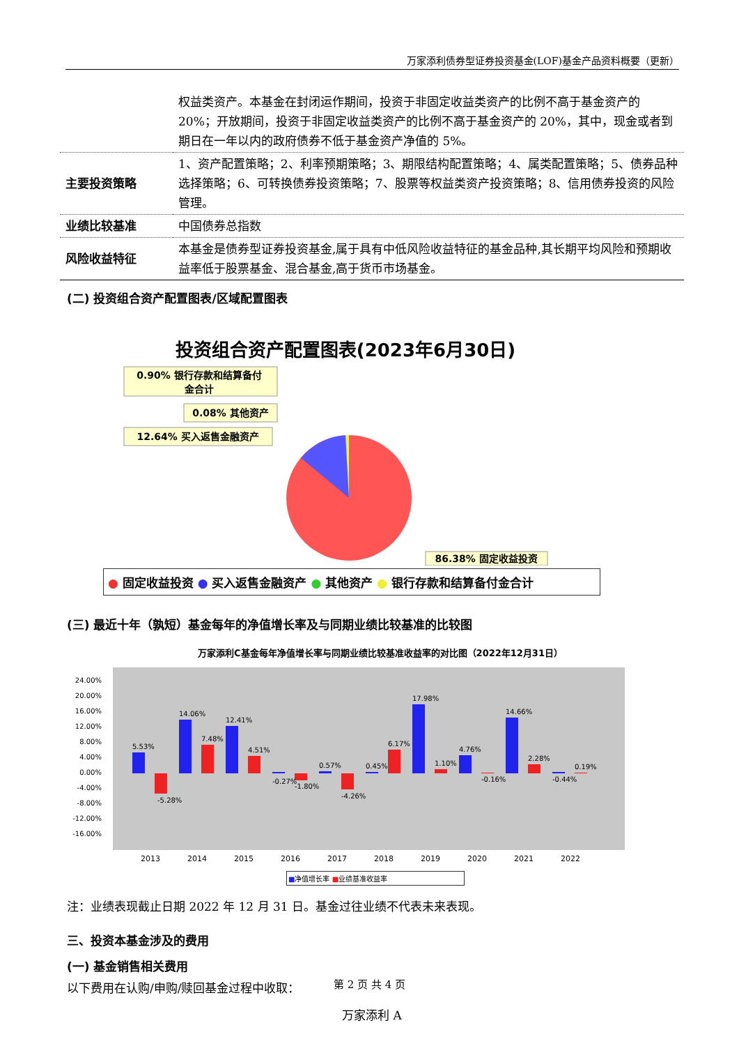万家添利债券型证券投资基金(LOF)基金产品资料概要（更新）
| | 权益类资产。本基金在封闭运作期间，投资于非固定收益类资产的比例不高于基金资产的 20%；开放期间，投资于非固定收益类资产的比例不高于基金资产的 20%，其中，现金或者到期日在一年以内的政府债券不低于基金资产净值的 5%。 |
| 主要投资策略 | 1、资产配置策略；2、利率预期策略；3、期限结构配置策略；4、属类配置策略；5、债券品种选择策略；6、可转换债券投资策略；7、股票等权益类资产投资策略；8、信用债券投资的风险管理。 |
| 业绩比较基准 | 中国债券总指数 |
| 风险收益特征 | 本基金是债券型证券投资基金,属于具有中低风险收益特征的基金品种,其长期平均风险和预期收益率低于股票基金、混合基金,高于货币市场基金。 |
(二) 投资组合资产配置图表/区域配置图表
投资组合资产配置图表(2023年6月30日)
0.90% 银行存款和结算备付
金合计
0.08% 其他资产
12.64% 买入返售金融资产
86.38% 固定收益投资
● 固定收益投资 ● 买入返售金融资产 ● 其他资产 ● 银行存款和结算备付金合计
(三) 最近十年（孰短）基金每年的净值增长率及与同期业绩比较基准的比较图
万家添利C基金每年净值增长率与同期业绩比较基准收益率的对比图（2022年12月31日）
24.00%
20.00%
16.00%
12.00%
8.00%
4.00%
0.00%
-4.00%
-8.00%
-12.00%
-16.00%
5.53%
-5.28%
14.06%
7.48%
12.41%
4.51%
-0.27%
-1.80%
0.57%
-4.26%
0.45%
6.17%
17.98%
1.10%
4.76%
-0.16%
14.66%
2.28%
-0.44%
0.19%
2013
2014
2015
2016
2017
2018
2019
2020
2021
2022
■净值增长率 ■业绩基准收益率
注：业绩表现截止日期 2022 年 12 月 31 日。基金过往业绩不代表未来表现。
三、投资本基金涉及的费用
(一) 基金销售相关费用
以下费用在认购/申购/赎回基金过程中收取：
万家添利 A
第 2 页 共 4 页